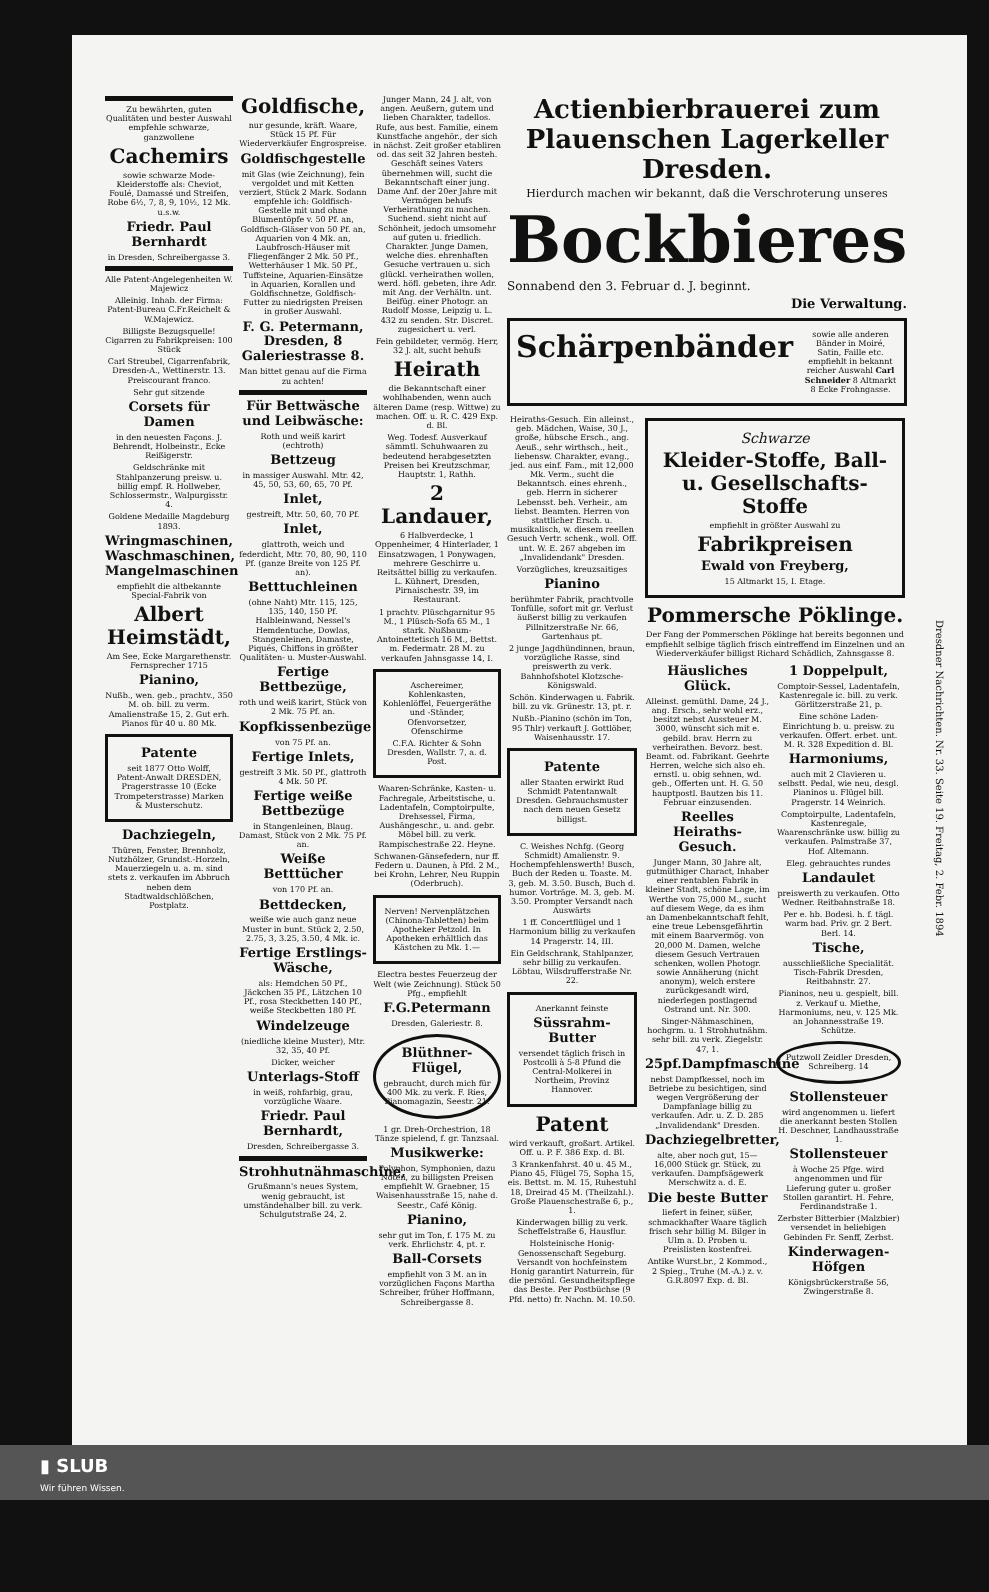Dresdner Nachrichten. Nr. 33. Seite 19. Freitag, 2. Febr. 1894
Zu bewährten, guten Qualitäten und bester Auswahl empfehle schwarze, ganzwollene
Cachemirs
sowie schwarze Mode-Kleiderstoffe als: Cheviot, Foulé, Damassé und Streifen, Robe 6½, 7, 8, 9, 10½, 12 Mk. u.s.w.
Friedr. Paul Bernhardt
in Dresden, Schreibergasse 3.
Alle Patent-Angelegenheiten W. Majewicz
Alleinig. Inhab. der Firma: Patent-Bureau C.Fr.Reichelt & W.Majewicz.
Billigste Bezugsquelle! Cigarren zu Fabrikpreisen: 100 Stück
Carl Streubel, Cigarrenfabrik, Dresden-A., Wettinerstr. 13. Preiscourant franco.
Sehr gut sitzende
Corsets für Damen
in den neuesten Façons. J. Behrendt, Holbeinstr., Ecke Reißigerstr.
Geldschränke mit Stahlpanzerung preisw. u. billig empf. R. Hollweber, Schlossermstr., Walpurgisstr. 4.
Goldene Medaille Magdeburg 1893.
Wringmaschinen, Waschmaschinen, Mangelmaschinen
empfiehlt die altbekannte Special-Fabrik von
Albert Heimstädt,
Am See, Ecke Margarethenstr. Fernsprecher 1715
Pianino,
Nußb., wen. geb., prachtv., 350 M. ob. bill. zu verm. Amalienstraße 15, 2. Gut erh. Pianos für 40 u. 80 Mk.
Patente
seit 1877 Otto Wolff, Patent-Anwalt DRESDEN, Pragerstrasse 10 (Ecke Trompeterstrasse) Marken & Musterschutz.
Dachziegeln,
Thüren, Fenster, Brennholz, Nutzhölzer, Grundst.-Horzeln, Mauerziegeln u. a. m. sind stets z. verkaufen im Abbruch neben dem Stadtwaldschlößchen, Postplatz.
Goldfische,
nur gesunde, kräft. Waare, Stück 15 Pf. Für Wiederverkäufer Engrospreise.
Goldfischgestelle
mit Glas (wie Zeichnung), fein vergoldet und mit Ketten verziert, Stück 2 Mark. Sodann empfehle ich: Goldfisch-Gestelle mit und ohne Blumentöpfe v. 50 Pf. an, Goldfisch-Gläser von 50 Pf. an, Aquarien von 4 Mk. an, Laubfrosch-Häuser mit Fliegenfänger 2 Mk. 50 Pf., Wetterhäuser 1 Mk. 50 Pf., Tuffsteine, Aquarien-Einsätze in Aquarien, Korallen und Goldfischnetze, Goldfisch-Futter zu niedrigsten Preisen in großer Auswahl.
F. G. Petermann, Dresden, 8 Galeriestrasse 8.
Man bittet genau auf die Firma zu achten!
Für Bettwäsche und Leibwäsche:
Roth und weiß karirt (echtroth)
Bettzeug
in massiger Auswahl. Mtr. 42, 45, 50, 53, 60, 65, 70 Pf.
Inlet,
gestreift, Mtr. 50, 60, 70 Pf.
Inlet,
glattroth, weich und federdicht, Mtr. 70, 80, 90, 110 Pf. (ganze Breite von 125 Pf. an).
Betttuchleinen
(ohne Naht) Mtr. 115, 125, 135, 140, 150 Pf. Halbleinwand, Nessel's Hemdentuche, Dowlas, Stangenleinen, Damaste, Piqués, Chiffons in größter Qualitäten- u. Muster-Auswahl.
Fertige Bettbezüge,
roth und weiß karirt, Stück von 2 Mk. 75 Pf. an.
Kopfkissenbezüge
von 75 Pf. an.
Fertige Inlets,
gestreift 3 Mk. 50 Pf., glattroth 4 Mk. 50 Pf.
Fertige weiße Bettbezüge
in Stangenleinen, Blaug. Damast, Stück von 2 Mk. 75 Pf. an.
Weiße Betttücher
von 170 Pf. an.
Bettdecken,
weiße wie auch ganz neue Muster in bunt. Stück 2, 2.50, 2.75, 3, 3.25, 3.50, 4 Mk. ic.
Fertige Erstlings-Wäsche,
als: Hemdchen 50 Pf., Jäckchen 35 Pf., Lätzchen 10 Pf., rosa Steckbetten 140 Pf., weiße Steckbetten 180 Pf.
Windelzeuge
(niedliche kleine Muster), Mtr. 32, 35, 40 Pf.
Dicker, weicher
Unterlags-Stoff
in weiß, rohfarbig, grau, vorzügliche Waare.
Friedr. Paul Bernhardt,
Dresden, Schreibergasse 3.
Strohhutnähmaschine,
Grußmann's neues System, wenig gebraucht, ist umständehalber bill. zu verk. Schulgutstraße 24, 2.
Junger Mann, 24 J. alt, von angen. Aeußern, gutem und lieben Charakter, tadellos. Rufe, aus best. Familie, einem Kunstfache angehör., der sich in nächst. Zeit großer etabliren od. das seit 32 Jahren besteh. Geschäft seines Vaters übernehmen will, sucht die Bekanntschaft einer jung. Dame Anf. der 20er Jahre mit Vermögen behufs Verheirathung zu machen. Suchend. sieht nicht auf Schönheit, jedoch umsomehr auf guten u. friedlich. Charakter. Junge Damen, welche dies. ehrenhaften Gesuche vertrauen u. sich glückl. verheirathen wollen, werd. höfl. gebeten, ihre Adr. mit Ang. der Verhältn. unt. Beifüg. einer Photogr. an Rudolf Mosse, Leipzig u. L. 432 zu senden. Str. Discret. zugesichert u. verl.
Fein gebildeter, vermög. Herr, 32 J. alt, sucht behufs
Heirath
die Bekanntschaft einer wohlhabenden, wenn auch älteren Dame (resp. Wittwe) zu machen. Off. u. R. C. 429 Exp. d. Bl.
Weg. Todesf. Ausverkauf sämmtl. Schuhwaaren zu bedeutend herabgesetzten Preisen bei Kreutzschmar, Hauptstr. 1, Rathh.
2 Landauer,
6 Halbverdecke, 1 Oppenheimer, 4 Hinterlader, 1 Einsatzwagen, 1 Ponywagen, mehrere Geschirre u. Reitsättel billig zu verkaufen. L. Kühnert, Dresden, Pirnaischestr. 39, im Restaurant.
1 prachtv. Plüschgarnitur 95 M., 1 Plüsch-Sofa 65 M., 1 stark. Nußbaum-Antoinettetisch 16 M., Bettst. m. Federmatr. 28 M. zu verkaufen Jahnsgasse 14, I.
Aschereimer, Kohlenkasten, Kohlenlöffel, Feuergeräthe und -Ständer, Ofenvorsetzer, Ofenschirme
C.F.A. Richter & Sohn Dresden, Wallstr. 7, a. d. Post.
Waaren-Schränke, Kasten- u. Fachregale, Arbeitstische, u. Ladentafeln, Comptoirpulte, Drehsessel, Firma, Aushängeschr., u. and. gebr. Möbel bill. zu verk. Rampischestraße 22. Heyne.
Schwanen-Gänsefedern, nur ff. Federn u. Daunen, à Pfd. 2 M., bei Krohn, Lehrer, Neu Ruppin (Oderbruch).
Nerven! Nervenplätzchen (Chinona-Tabletten) beim Apotheker Petzold. In Apotheken erhältlich das Kästchen zu Mk. 1.—
Electra bestes Feuerzeug der Welt (wie Zeichnung). Stück 50 Pfg., empfiehlt
F.G.Petermann
Dresden, Galeriestr. 8.
Blüthner-Flügel,
gebraucht, durch mich für 400 Mk. zu verk. F. Ries, Pianomagazin, Seestr. 21.
1 gr. Dreh-Orchestrion, 18 Tänze spielend, f. gr. Tanzsaal.
Musikwerke:
Polyphon, Symphonien, dazu Noten, zu billigsten Preisen empfiehlt W. Graebner, 15 Waisenhausstraße 15, nahe d. Seestr., Café König.
Pianino,
sehr gut im Ton, f. 175 M. zu verk. Ehrlichstr. 4, pt. r.
Ball-Corsets
empfiehlt von 3 M. an in vorzüglichen Façons Martha Schreiber, früher Hoffmann, Schreibergasse 8.
Actienbierbrauerei zum Plauenschen Lagerkeller Dresden.
Hierdurch machen wir bekannt, daß die Verschroterung unseres
Bockbieres
Sonnabend den 3. Februar d. J. beginnt.
Die Verwaltung.
Schärpenbänder
sowie alle anderen Bänder in Moiré, Satin, Faille etc. empfiehlt in bekannt reicher Auswahl Carl Schneider 8 Altmarkt 8 Ecke Frohngasse.
Heiraths-Gesuch. Ein alleinst., geb. Mädchen, Waise, 30 J., große, hübsche Ersch., ang. Aeuß., sehr wirthsch., heit., liebensw. Charakter, evang., jed. aus einf. Fam., mit 12,000 Mk. Verm., sucht die Bekanntsch. eines ehrenh., geb. Herrn in sicherer Lebensst. beh. Verheir., am liebst. Beamten. Herren von stattlicher Ersch. u. musikalisch, w. diesem reellen Gesuch Vertr. schenk., woll. Off. unt. W. E. 267 abgeben im „Invalidendank" Dresden.
Vorzügliches, kreuzsaitiges
Pianino
berühmter Fabrik, prachtvolle Tonfülle, sofort mit gr. Verlust äußerst billig zu verkaufen Pillnitzerstraße Nr. 66, Gartenhaus pt.
2 junge Jagdhündinnen, braun, vorzügliche Rasse, sind preiswerth zu verk. Bahnhofshotel Klotzsche-Königswald.
Schön. Kinderwagen u. Fabrik. bill. zu vk. Grünestr. 13, pt. r.
Nußb.-Pianino (schön im Ton, 95 Thlr) verkauft J. Gottlöber, Waisenhausstr. 17.
Patente
aller Staaten erwirkt Rud Schmidt Patentanwalt Dresden. Gebrauchsmuster nach dem neuen Gesetz billigst.
C. Weishes Nchfg. (Georg Schmidt) Amalienstr. 9. Hochempfehlenswerth! Busch, Buch der Reden u. Toaste. M. 3, geb. M. 3.50. Busch, Buch d. humor. Vorträge. M. 3, geb. M. 3.50. Prompter Versandt nach Auswärts
1 ff. Concertflügel und 1 Harmonium billig zu verkaufen 14 Pragerstr. 14, III.
Ein Geldschrank, Stahlpanzer, sehr billig zu verkaufen. Löbtau, Wilsdrufferstraße Nr. 22.
Anerkannt feinste
Süssrahm-Butter
versendet täglich frisch in Postcolli à 5-8 Pfund die Central-Molkerei in Northeim, Provinz Hannover.
Patent
wird verkauft, großart. Artikel. Off. u. P. F. 386 Exp. d. Bl.
3 Krankenfahrst. 40 u. 45 M., Piano 45, Flügel 75, Sopha 15, eis. Bettst. m. M. 15, Ruhestuhl 18, Dreirad 45 M. (Theilzahl.). Große Plauenschestraße 6, p., 1.
Kinderwagen billig zu verk. Scheffelstraße 6, Hausflur.
Holsteinische Honig-Genossenschaft Segeburg. Versandt von hochfeinstem Honig garantirt Naturrein, für die persönl. Gesundheitspflege das Beste. Per Postbüchse (9 Pfd. netto) fr. Nachn. M. 10.50.
Schwarze
Kleider-Stoffe, Ball- u. Gesellschafts-Stoffe
empfiehlt in größter Auswahl zu
Fabrikpreisen
Ewald von Freyberg,
15 Altmarkt 15, I. Etage.
Pommersche Pöklinge.
Der Fang der Pommerschen Pöklinge hat bereits begonnen und empfiehlt selbige täglich frisch eintreffend im Einzelnen und an Wiederverkäufer billigst Richard Schädlich, Zahnsgasse 8.
Häusliches Glück.
Alleinst. gemüthl. Dame, 24 J., ang. Ersch., sehr wohl erz., besitzt nebst Aussteuer M. 3000, wünscht sich mit e. gebild. brav. Herrn zu verheirathen. Bevorz. best. Beamt. od. Fabrikant. Geehrte Herren, welche sich also eh. ernstl. u. obig sehnen, wd. geb., Offerten unt. H. G. 50 hauptpostl. Bautzen bis 11. Februar einzusenden.
Reelles Heiraths-Gesuch.
Junger Mann, 30 Jahre alt, gutmüthiger Charact, Inhaber einer rentablen Fabrik in kleiner Stadt, schöne Lage, im Werthe von 75,000 M., sucht auf diesem Wege, da es ihm an Damenbekanntschaft fehlt, eine treue Lebensgefährtin mit einem Baarvermög. von 20,000 M. Damen, welche diesem Gesuch Vertrauen schenken, wollen Photogr. sowie Annäherung (nicht anonym), welch erstere zurückgesandt wird, niederlegen postlagernd Ostrand unt. Nr. 300.
Singer-Nähmaschinen, hochgrm. u. 1 Strohhutnähm. sehr bill. zu verk. Ziegelstr. 47, 1.
25pf.Dampfmaschine
nebst Dampfkessel, noch im Betriebe zu besichtigen, sind wegen Vergrößerung der Dampfanlage billig zu verkaufen. Adr. u. Z. D. 285 „Invalidendank" Dresden.
Dachziegelbretter,
alte, aber noch gut, 15—16,000 Stück gr. Stück, zu verkaufen. Dampfsägewerk Merschwitz a. d. E.
Die beste Butter
liefert in feiner, süßer, schmackhafter Waare täglich frisch sehr billig M. Bilger in Ulm a. D. Proben u. Preislisten kostenfrei.
Antike Wurst.br., 2 Kommod., 2 Spieg., Truhe (M.-A.) z. v. G.R.8097 Exp. d. Bl.
1 Doppelpult,
Comptoir-Sessel, Ladentafeln, Kastenregale ic. bill. zu verk. Görlitzerstraße 21, p.
Eine schöne Laden-Einrichtung b. u. preisw. zu verkaufen. Offert. erbet. unt. M. R. 328 Expedition d. Bl.
Harmoniums,
auch mit 2 Clavieren u. selbstt. Pedal, wie neu, desgl. Pianinos u. Flügel bill. Pragerstr. 14 Weinrich.
Comptoirpulte, Ladentafeln, Kastenregale, Waarenschränke usw. billig zu verkaufen. Palmstraße 37, Hof. Altemann.
Eleg. gebrauchtes rundes
Landaulet
preiswerth zu verkaufen. Otto Wedner. Reitbahnstraße 18.
Per e. hb. Bodesi. h. f. tägl. warm bad. Priv. gr. 2 Bert. Berl. 14.
Tische,
ausschließliche Specialität. Tisch-Fabrik Dresden, Reitbahnstr. 27.
Pianinos, neu u. gespielt, bill. z. Verkauf u. Miethe, Harmoniums, neu, v. 125 Mk. an Johannesstraße 19. Schütze.
Putzwoll Zeidler Dresden, Schreiberg. 14
Stollensteuer
wird angenommen u. liefert die anerkannt besten Stollen H. Deschner, Landhausstraße 1.
Stollensteuer
à Woche 25 Pfge. wird angenommen und für Lieferung guter u. großer Stollen garantirt. H. Fehre, Ferdinandstraße 1.
Zerbster Bitterbier (Malzbier) versendet in beliebigen Gebinden Fr. Senff, Zerbst.
Kinderwagen-Höfgen
Königsbrückerstraße 56, Zwingerstraße 8.
▮ SLUB
Wir führen Wissen.